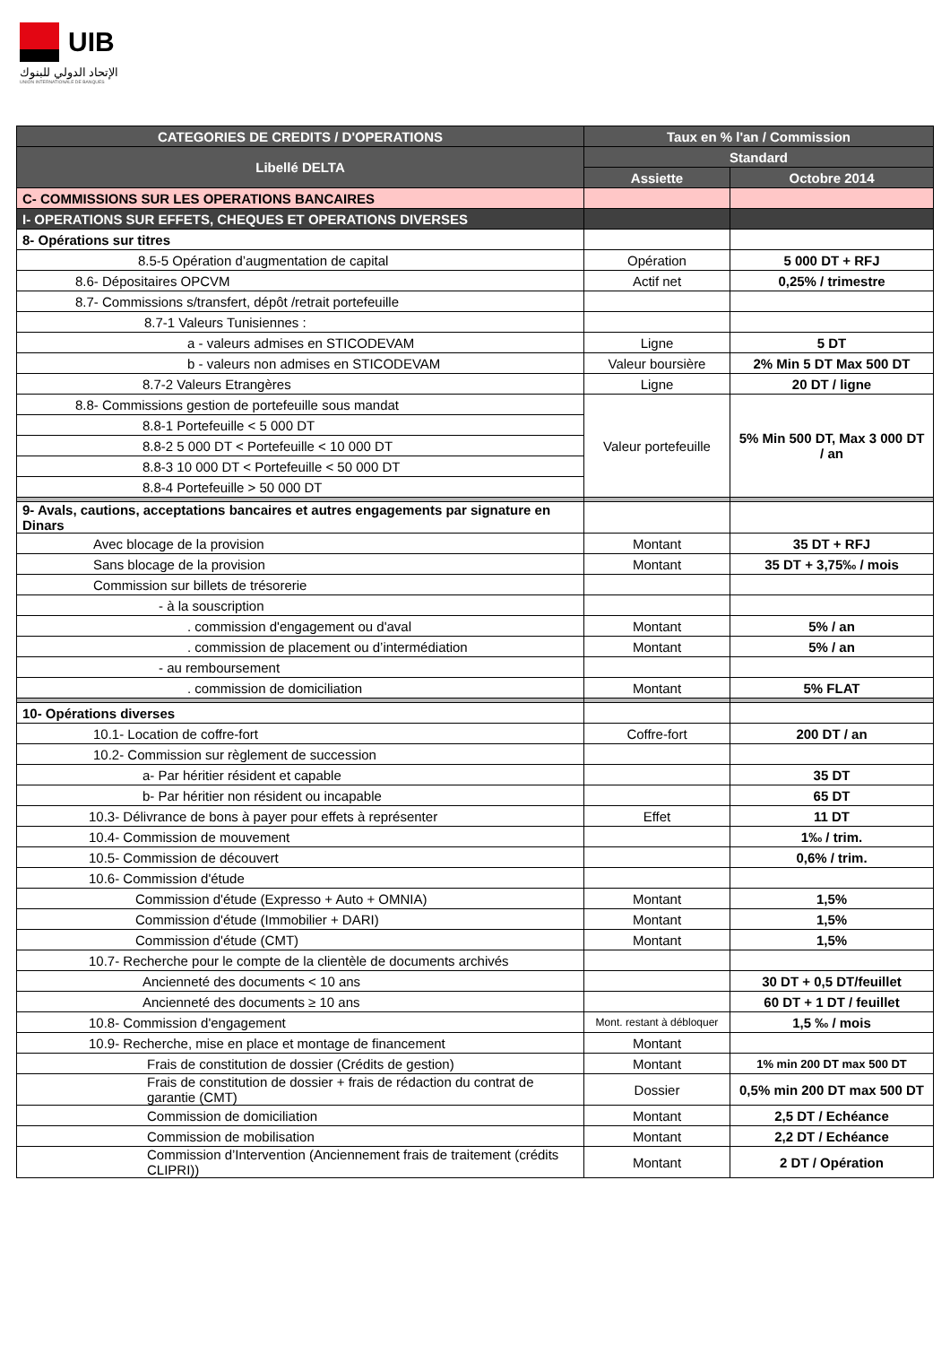UIB
الإتحاد الدولي للبنوك
UNION INTERNATIONALE DE BANQUES
| CATEGORIES DE CREDITS / D'OPERATIONS | Taux en % l'an / Commission | |
| --- | --- | --- |
| Libellé DELTA | Standard | |
| | Assiette | Octobre 2014 |
| C- COMMISSIONS SUR LES OPERATIONS BANCAIRES | | |
| I- OPERATIONS SUR EFFETS, CHEQUES ET OPERATIONS DIVERSES | | |
| 8- Opérations sur titres | | |
| 8.5-5 Opération d’augmentation de capital | Opération | 5 000 DT + RFJ |
| 8.6- Dépositaires OPCVM | Actif net | 0,25% / trimestre |
| 8.7- Commissions s/transfert, dépôt /retrait portefeuille | | |
| 8.7-1 Valeurs Tunisiennes : | | |
| a - valeurs admises en STICODEVAM | Ligne | 5 DT |
| b - valeurs non admises en STICODEVAM | Valeur boursière | 2% Min 5 DT Max 500 DT |
| 8.7-2 Valeurs Etrangères | Ligne | 20 DT / ligne |
| 8.8- Commissions gestion de portefeuille sous mandat | Valeur portefeuille | 5% Min 500 DT, Max 3 000 DT / an |
| 8.8-1 Portefeuille < 5 000 DT | | |
| 8.8-2 5 000 DT < Portefeuille < 10 000 DT | | |
| 8.8-3 10 000 DT < Portefeuille < 50 000 DT | | |
| 8.8-4 Portefeuille > 50 000 DT | | |
| 9- Avals, cautions, acceptations bancaires et autres engagements par signature en Dinars | | |
| Avec blocage de la provision | Montant | 35 DT + RFJ |
| Sans blocage de la provision | Montant | 35 DT + 3,75‰ / mois |
| Commission sur billets de trésorerie | | |
| - à la souscription | | |
| . commission d'engagement ou d'aval | Montant | 5% / an |
| . commission de placement ou d’intermédiation | Montant | 5% / an |
| - au remboursement | | |
| . commission de domiciliation | Montant | 5% FLAT |
| 10- Opérations diverses | | |
| 10.1- Location de coffre-fort | Coffre-fort | 200 DT / an |
| 10.2- Commission sur règlement de succession | | |
| a- Par héritier résident et capable | | 35 DT |
| b- Par héritier non résident ou incapable | | 65 DT |
| 10.3- Délivrance de bons à payer pour effets à représenter | Effet | 11 DT |
| 10.4- Commission de mouvement | | 1‰ / trim. |
| 10.5- Commission de découvert | | 0,6% / trim. |
| 10.6- Commission d'étude | | |
| Commission d'étude (Expresso + Auto + OMNIA) | Montant | 1,5% |
| Commission d'étude (Immobilier + DARI) | Montant | 1,5% |
| Commission d'étude (CMT) | Montant | 1,5% |
| 10.7- Recherche pour le compte de la clientèle de documents archivés | | |
| Ancienneté des documents < 10 ans | | 30 DT + 0,5 DT/feuillet |
| Ancienneté des documents ≥ 10 ans | | 60 DT + 1 DT / feuillet |
| 10.8- Commission d'engagement | Mont. restant à débloquer | 1,5 ‰ / mois |
| 10.9- Recherche, mise en place et montage de financement | Montant | |
| Frais de constitution de dossier (Crédits de gestion) | Montant | 1% min 200 DT max 500 DT |
| Frais de constitution de dossier + frais de rédaction du contrat de garantie (CMT) | Dossier | 0,5% min 200 DT max 500 DT |
| Commission de domiciliation | Montant | 2,5 DT / Echéance |
| Commission de mobilisation | Montant | 2,2 DT / Echéance |
| Commission d’Intervention (Anciennement frais de traitement (crédits CLIPRI)) | Montant | 2 DT / Opération |